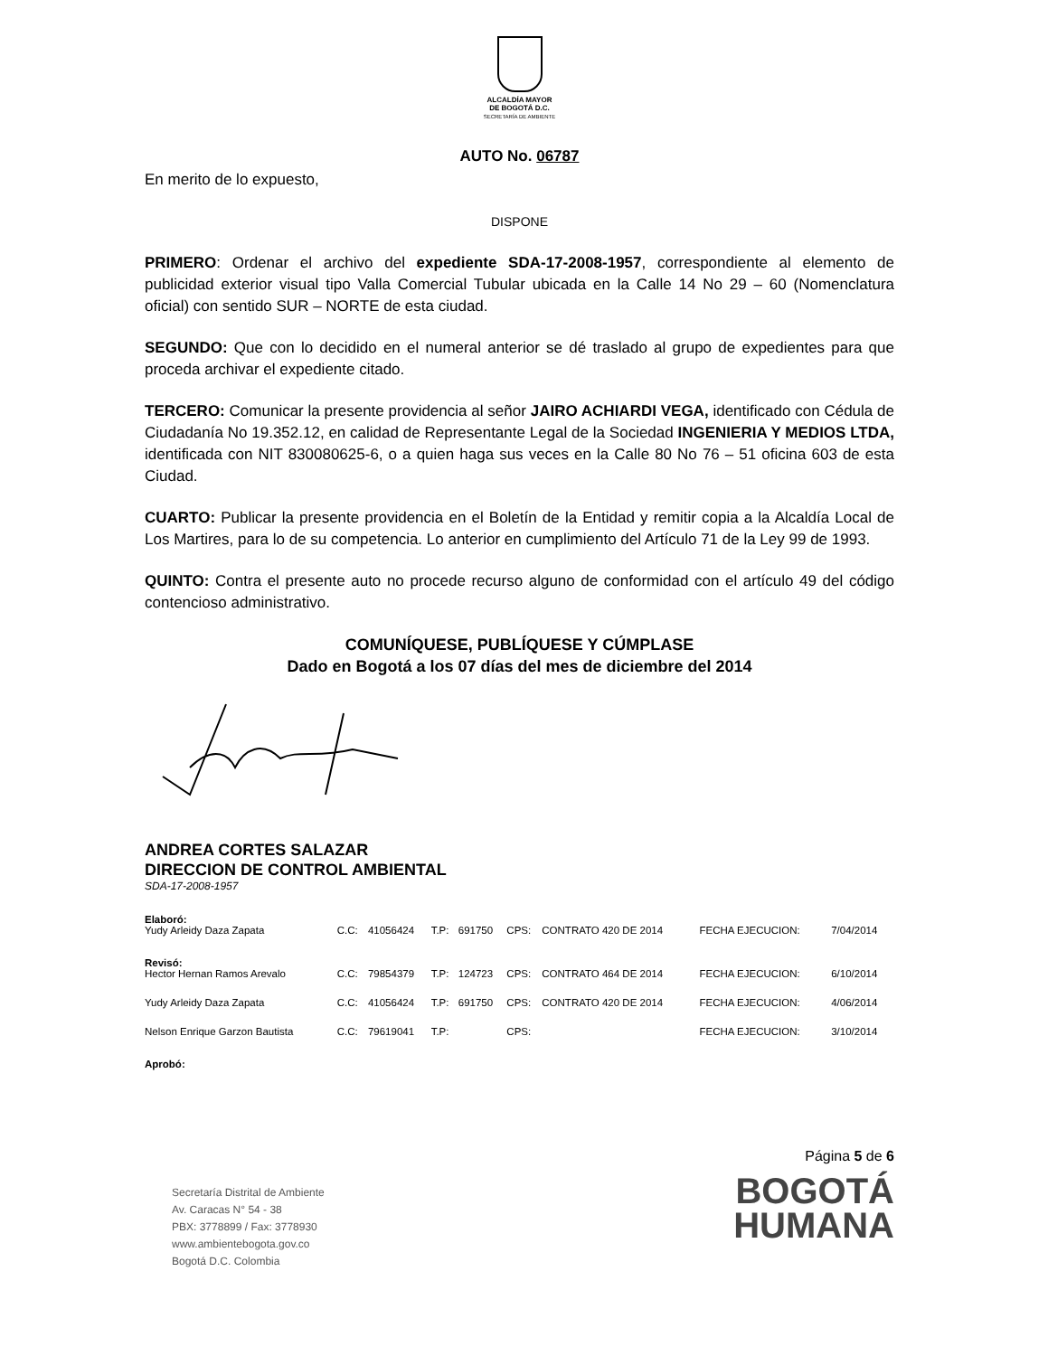ALCALDÍA MAYOR
DE BOGOTÁ D.C.
SECRETARÍA DE AMBIENTE
AUTO No. 06787
En merito de lo expuesto,
DISPONE
PRIMERO: Ordenar el archivo del expediente SDA-17-2008-1957, correspondiente al elemento de publicidad exterior visual tipo Valla Comercial Tubular ubicada en la Calle 14 No 29 – 60 (Nomenclatura oficial) con sentido SUR – NORTE de esta ciudad.
SEGUNDO: Que con lo decidido en el numeral anterior se dé traslado al grupo de expedientes para que proceda archivar el expediente citado.
TERCERO: Comunicar la presente providencia al señor JAIRO ACHIARDI VEGA, identificado con Cédula de Ciudadanía No 19.352.12, en calidad de Representante Legal de la Sociedad INGENIERIA Y MEDIOS LTDA, identificada con NIT 830080625-6, o a quien haga sus veces en la Calle 80 No 76 – 51 oficina 603 de esta Ciudad.
CUARTO: Publicar la presente providencia en el Boletín de la Entidad y remitir copia a la Alcaldía Local de Los Martires, para lo de su competencia. Lo anterior en cumplimiento del Artículo 71 de la Ley 99 de 1993.
QUINTO: Contra el presente auto no procede recurso alguno de conformidad con el artículo 49 del código contencioso administrativo.
COMUNÍQUESE, PUBLÍQUESE Y CÚMPLASE
Dado en Bogotá a los 07 días del mes de diciembre del 2014
ANDREA CORTES SALAZAR
DIRECCION DE CONTROL AMBIENTAL
SDA-17-2008-1957
| Elaboró: | | | | | | | | |
| Yudy Arleidy Daza Zapata | C.C: | 41056424 | T.P: | 691750 | CPS: | CONTRATO 420 DE 2014 | FECHA EJECUCION: | 7/04/2014 |
| Revisó: | | | | | | | | |
| Hector Hernan Ramos Arevalo | C.C: | 79854379 | T.P: | 124723 | CPS: | CONTRATO 464 DE 2014 | FECHA EJECUCION: | 6/10/2014 |
| Yudy Arleidy Daza Zapata | C.C: | 41056424 | T.P: | 691750 | CPS: | CONTRATO 420 DE 2014 | FECHA EJECUCION: | 4/06/2014 |
| Nelson Enrique Garzon Bautista | C.C: | 79619041 | T.P: | | CPS: | | FECHA EJECUCION: | 3/10/2014 |
| Aprobó: | | | | | | | | |
Secretaría Distrital de Ambiente
Av. Caracas N° 54 - 38
PBX: 3778899 / Fax: 3778930
www.ambientebogota.gov.co
Bogotá D.C. Colombia
Página 5 de 6
BOGOTÁ
HUMANA